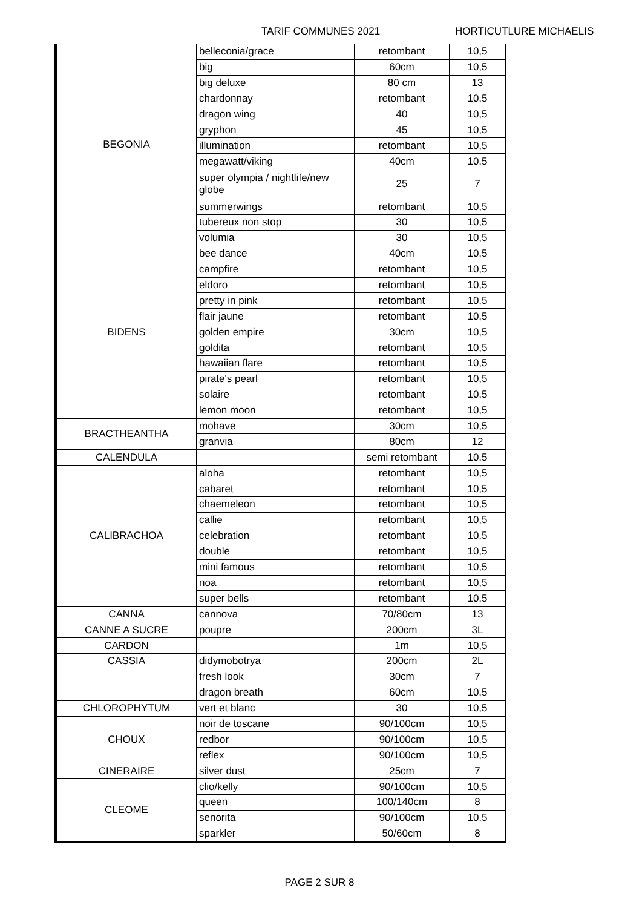TARIF COMMUNES 2021 HORTICUTLURE MICHAELIS
| BEGONIA | belleconia/grace | retombant | 10,5 |
| | big | 60cm | 10,5 |
| | big deluxe | 80 cm | 13 |
| | chardonnay | retombant | 10,5 |
| | dragon wing | 40 | 10,5 |
| | gryphon | 45 | 10,5 |
| | illumination | retombant | 10,5 |
| | megawatt/viking | 40cm | 10,5 |
| | super olympia / nightlife/new globe | 25 | 7 |
| | summerwings | retombant | 10,5 |
| | tubereux non stop | 30 | 10,5 |
| | volumia | 30 | 10,5 |
| BIDENS | bee dance | 40cm | 10,5 |
| | campfire | retombant | 10,5 |
| | eldoro | retombant | 10,5 |
| | pretty in pink | retombant | 10,5 |
| | flair jaune | retombant | 10,5 |
| | golden empire | 30cm | 10,5 |
| | goldita | retombant | 10,5 |
| | hawaiian flare | retombant | 10,5 |
| | pirate's pearl | retombant | 10,5 |
| | solaire | retombant | 10,5 |
| | lemon moon | retombant | 10,5 |
| BRACTHEANTHA | mohave | 30cm | 10,5 |
| | granvia | 80cm | 12 |
| CALENDULA | | semi retombant | 10,5 |
| CALIBRACHOA | aloha | retombant | 10,5 |
| | cabaret | retombant | 10,5 |
| | chaemeleon | retombant | 10,5 |
| | callie | retombant | 10,5 |
| | celebration | retombant | 10,5 |
| | double | retombant | 10,5 |
| | mini famous | retombant | 10,5 |
| | noa | retombant | 10,5 |
| | super bells | retombant | 10,5 |
| CANNA | cannova | 70/80cm | 13 |
| CANNE A SUCRE | poupre | 200cm | 3L |
| CARDON | | 1m | 10,5 |
| CASSIA | didymobotrya | 200cm | 2L |
| | fresh look | 30cm | 7 |
| | dragon breath | 60cm | 10,5 |
| CHLOROPHYTUM | vert et blanc | 30 | 10,5 |
| CHOUX | noir de toscane | 90/100cm | 10,5 |
| | redbor | 90/100cm | 10,5 |
| | reflex | 90/100cm | 10,5 |
| CINERAIRE | silver dust | 25cm | 7 |
| CLEOME | clio/kelly | 90/100cm | 10,5 |
| | queen | 100/140cm | 8 |
| | senorita | 90/100cm | 10,5 |
| | sparkler | 50/60cm | 8 |
PAGE 2 SUR 8